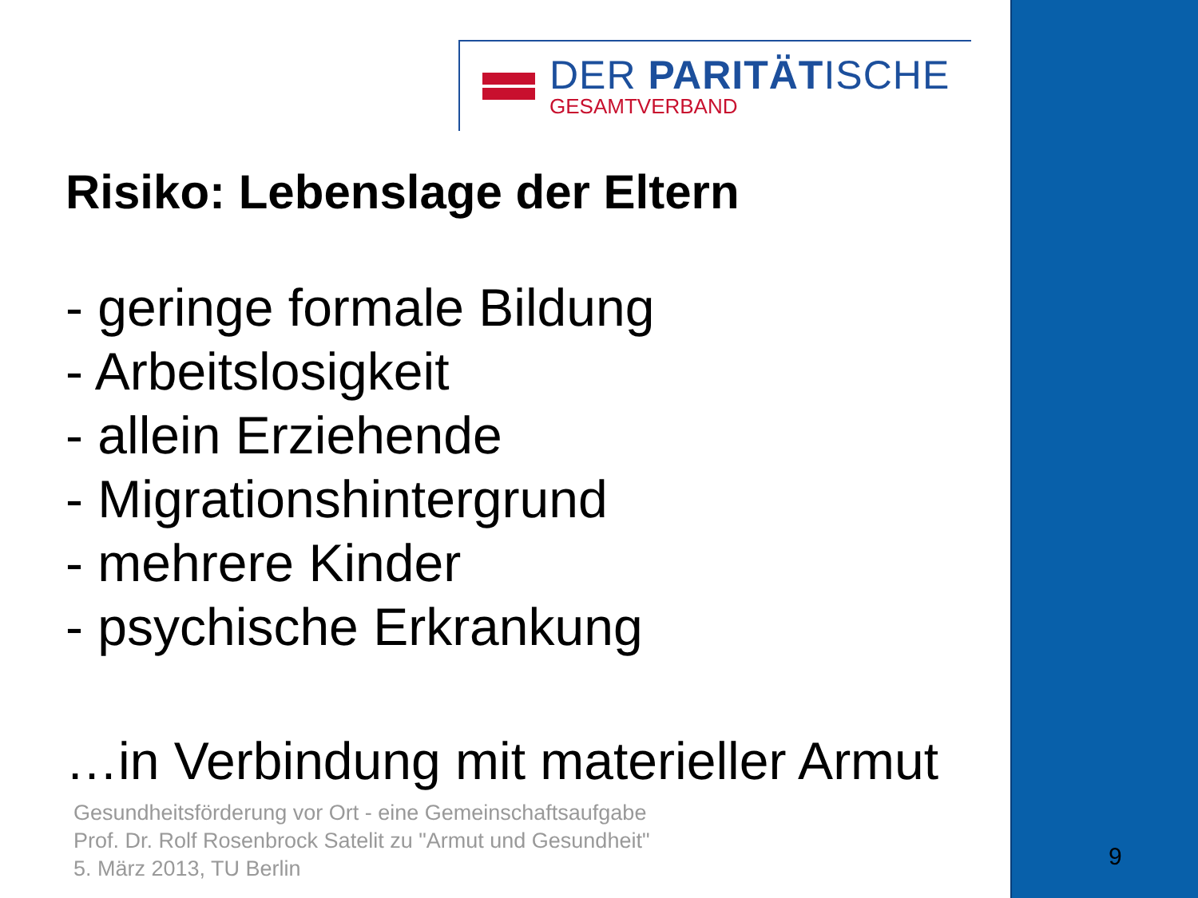DER PARITÄTISCHE
GESAMTVERBAND
Risiko: Lebenslage der Eltern
- geringe formale Bildung
- Arbeitslosigkeit
- allein Erziehende
- Migrationshintergrund
- mehrere Kinder
- psychische Erkrankung
…in Verbindung mit materieller Armut
Gesundheitsförderung vor Ort - eine Gemeinschaftsaufgabe
Prof. Dr. Rolf Rosenbrock Satelit zu "Armut und Gesundheit"
5. März 2013, TU Berlin
9